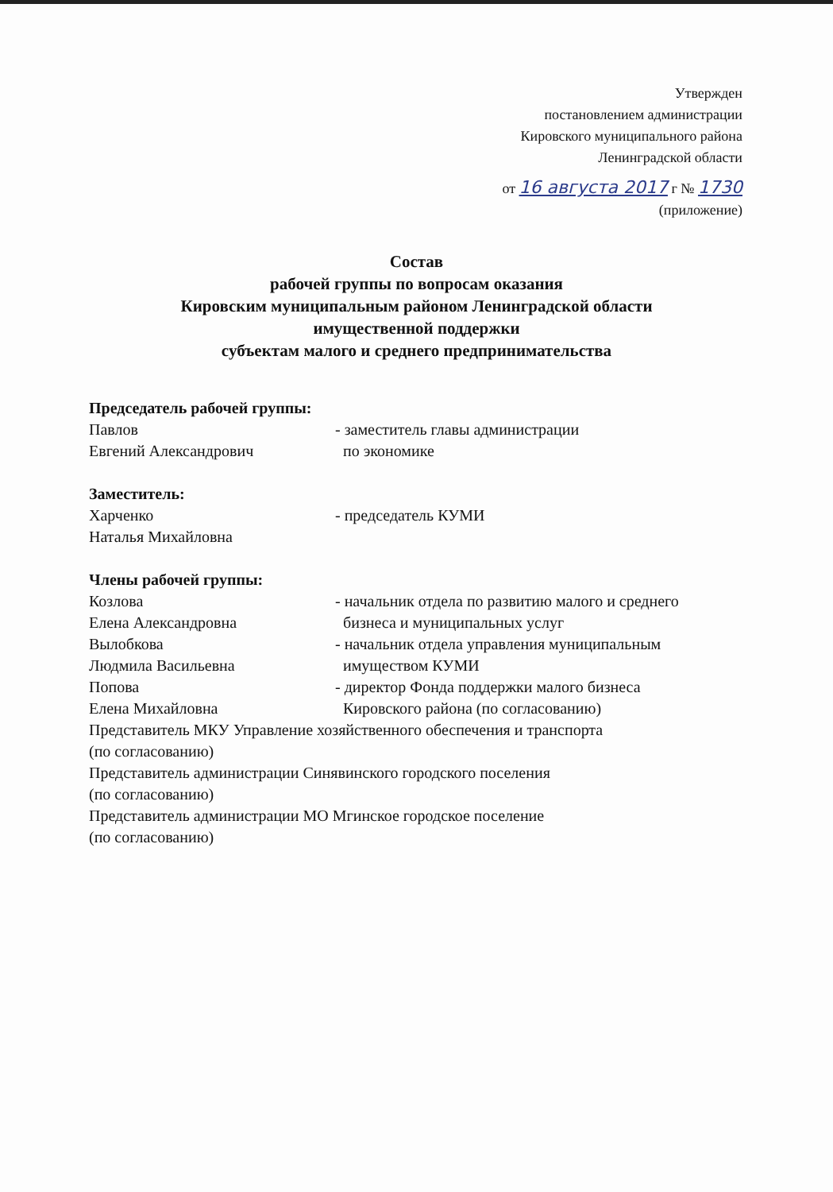Утвержден
постановлением администрации
Кировского муниципального района
Ленинградской области
от 16 августа 2017 г № 1730
(приложение)
Состав
рабочей группы по вопросам оказания
Кировским муниципальным районом Ленинградской области
имущественной поддержки
субъектам малого и среднего предпринимательства
Председатель рабочей группы:
Павлов
Евгений Александрович
- заместитель главы администрации
по экономике
Заместитель:
Харченко
Наталья Михайловна
- председатель КУМИ
Члены рабочей группы:
Козлова
Елена Александровна
- начальник отдела по развитию малого и среднего
бизнеса и муниципальных услуг
Вылобкова
Людмила Васильевна
- начальник отдела управления муниципальным
имуществом КУМИ
Попова
Елена Михайловна
- директор Фонда поддержки малого бизнеса
Кировского района (по согласованию)
Представитель МКУ Управление хозяйственного обеспечения и транспорта
(по согласованию)
Представитель администрации Синявинского городского поселения
(по согласованию)
Представитель администрации МО Мгинское городское поселение
(по согласованию)